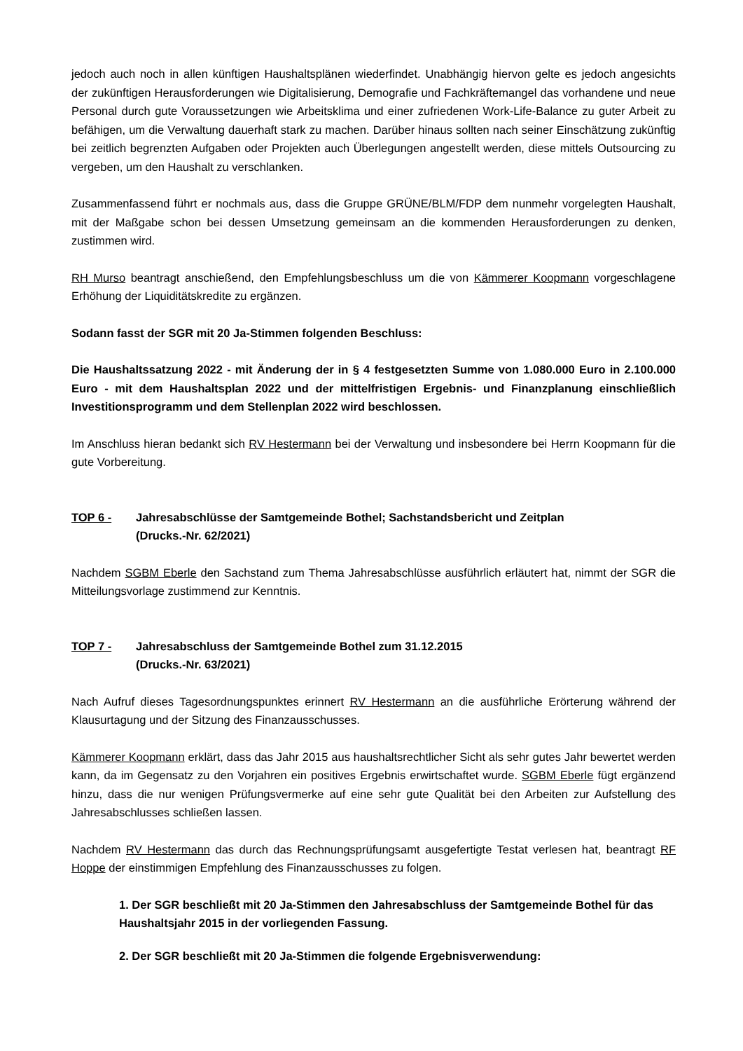jedoch auch noch in allen künftigen Haushaltsplänen wiederfindet. Unabhängig hiervon gelte es jedoch angesichts der zukünftigen Herausforderungen wie Digitalisierung, Demografie und Fachkräftemangel das vorhandene und neue Personal durch gute Voraussetzungen wie Arbeitsklima und einer zufriedenen Work-Life-Balance zu guter Arbeit zu befähigen, um die Verwaltung dauerhaft stark zu machen. Darüber hinaus sollten nach seiner Einschätzung zukünftig bei zeitlich begrenzten Aufgaben oder Projekten auch Überlegungen angestellt werden, diese mittels Outsourcing zu vergeben, um den Haushalt zu verschlanken.
Zusammenfassend führt er nochmals aus, dass die Gruppe GRÜNE/BLM/FDP dem nunmehr vorgelegten Haushalt, mit der Maßgabe schon bei dessen Umsetzung gemeinsam an die kommenden Herausforderungen zu denken, zustimmen wird.
RH Murso beantragt anschießend, den Empfehlungsbeschluss um die von Kämmerer Koopmann vorgeschlagene Erhöhung der Liquiditätskredite zu ergänzen.
Sodann fasst der SGR mit 20 Ja-Stimmen folgenden Beschluss:
Die Haushaltssatzung 2022 - mit Änderung der in § 4 festgesetzten Summe von 1.080.000 Euro in 2.100.000 Euro - mit dem Haushaltsplan 2022 und der mittelfristigen Ergebnis- und Finanzplanung einschließlich Investitionsprogramm und dem Stellenplan 2022 wird beschlossen.
Im Anschluss hieran bedankt sich RV Hestermann bei der Verwaltung und insbesondere bei Herrn Koopmann für die gute Vorbereitung.
TOP 6 - Jahresabschlüsse der Samtgemeinde Bothel; Sachstandsbericht und Zeitplan
(Drucks.-Nr. 62/2021)
Nachdem SGBM Eberle den Sachstand zum Thema Jahresabschlüsse ausführlich erläutert hat, nimmt der SGR die Mitteilungsvorlage zustimmend zur Kenntnis.
TOP 7 - Jahresabschluss der Samtgemeinde Bothel zum 31.12.2015
(Drucks.-Nr. 63/2021)
Nach Aufruf dieses Tagesordnungspunktes erinnert RV Hestermann an die ausführliche Erörterung während der Klausurtagung und der Sitzung des Finanzausschusses.
Kämmerer Koopmann erklärt, dass das Jahr 2015 aus haushaltsrechtlicher Sicht als sehr gutes Jahr bewertet werden kann, da im Gegensatz zu den Vorjahren ein positives Ergebnis erwirtschaftet wurde. SGBM Eberle fügt ergänzend hinzu, dass die nur wenigen Prüfungsvermerke auf eine sehr gute Qualität bei den Arbeiten zur Aufstellung des Jahresabschlusses schließen lassen.
Nachdem RV Hestermann das durch das Rechnungsprüfungsamt ausgefertigte Testat verlesen hat, beantragt RF Hoppe der einstimmigen Empfehlung des Finanzausschusses zu folgen.
1. Der SGR beschließt mit 20 Ja-Stimmen den Jahresabschluss der Samtgemeinde Bothel für das Haushaltsjahr 2015 in der vorliegenden Fassung.
2. Der SGR beschließt mit 20 Ja-Stimmen die folgende Ergebnisverwendung: